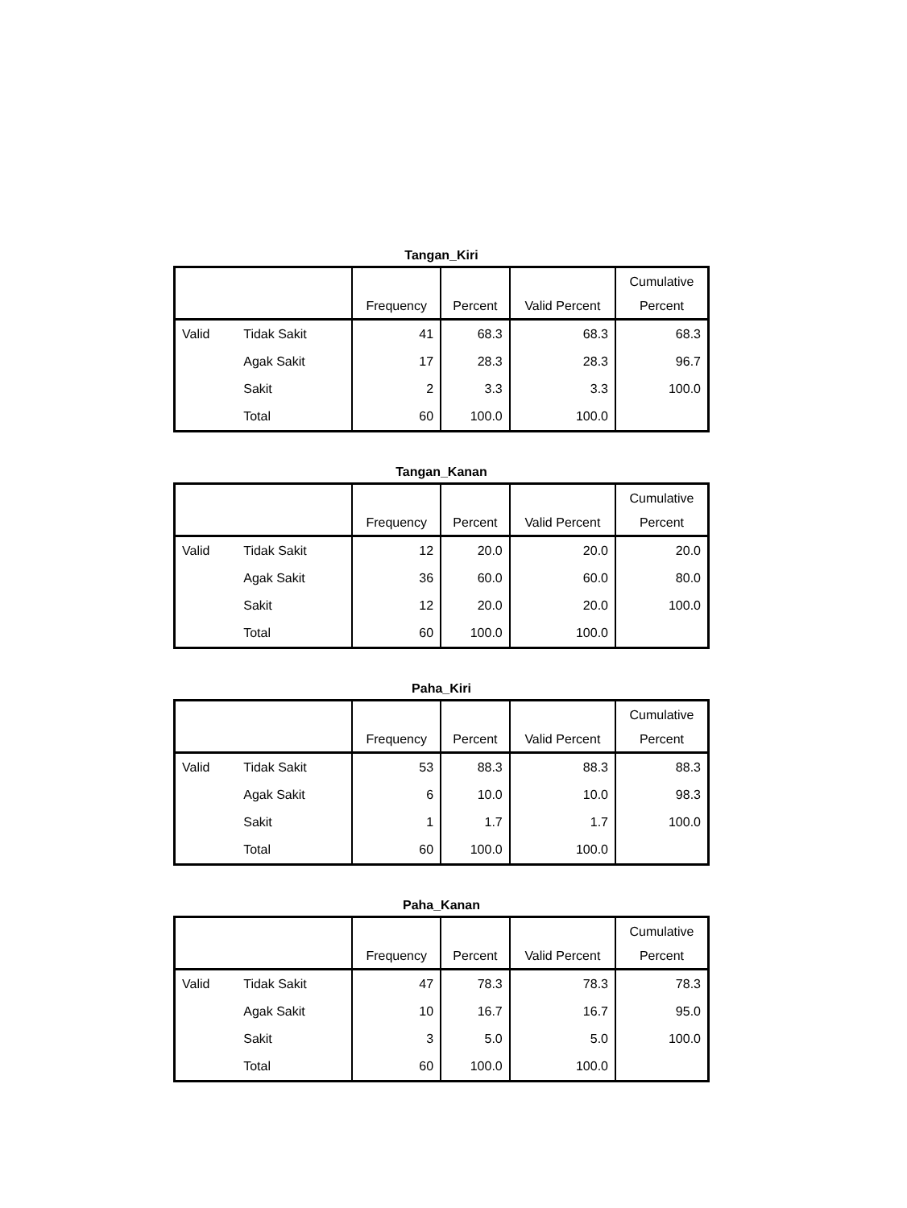Tangan_Kiri
| | | Frequency | Percent | Valid Percent | Cumulative Percent |
| --- | --- | --- | --- | --- | --- |
| Valid | Tidak Sakit | 41 | 68.3 | 68.3 | 68.3 |
| | Agak Sakit | 17 | 28.3 | 28.3 | 96.7 |
| | Sakit | 2 | 3.3 | 3.3 | 100.0 |
| | Total | 60 | 100.0 | 100.0 | |
Tangan_Kanan
| | | Frequency | Percent | Valid Percent | Cumulative Percent |
| --- | --- | --- | --- | --- | --- |
| Valid | Tidak Sakit | 12 | 20.0 | 20.0 | 20.0 |
| | Agak Sakit | 36 | 60.0 | 60.0 | 80.0 |
| | Sakit | 12 | 20.0 | 20.0 | 100.0 |
| | Total | 60 | 100.0 | 100.0 | |
Paha_Kiri
| | | Frequency | Percent | Valid Percent | Cumulative Percent |
| --- | --- | --- | --- | --- | --- |
| Valid | Tidak Sakit | 53 | 88.3 | 88.3 | 88.3 |
| | Agak Sakit | 6 | 10.0 | 10.0 | 98.3 |
| | Sakit | 1 | 1.7 | 1.7 | 100.0 |
| | Total | 60 | 100.0 | 100.0 | |
Paha_Kanan
| | | Frequency | Percent | Valid Percent | Cumulative Percent |
| --- | --- | --- | --- | --- | --- |
| Valid | Tidak Sakit | 47 | 78.3 | 78.3 | 78.3 |
| | Agak Sakit | 10 | 16.7 | 16.7 | 95.0 |
| | Sakit | 3 | 5.0 | 5.0 | 100.0 |
| | Total | 60 | 100.0 | 100.0 | |